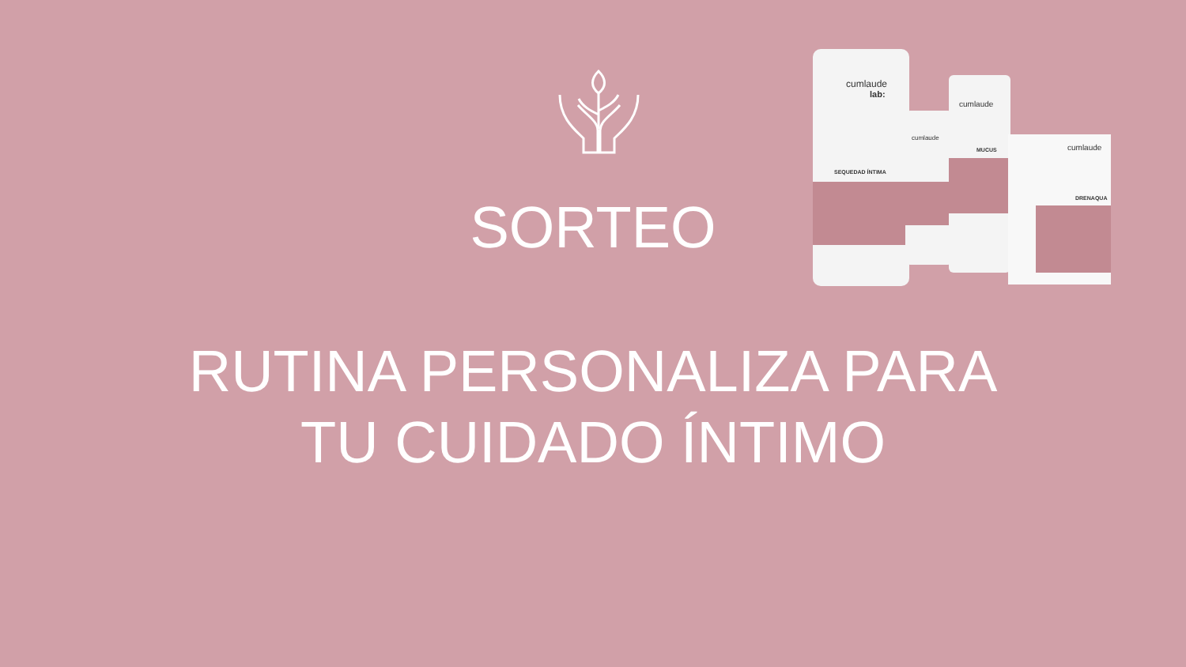cumlaude
lab:
SEQUEDAD ÍNTIMA
cumlaude
cumlaude
MUCUS
cumlaude
DRENAQUA
SORTEO
RUTINA PERSONALIZA PARA
TU CUIDADO ÍNTIMO